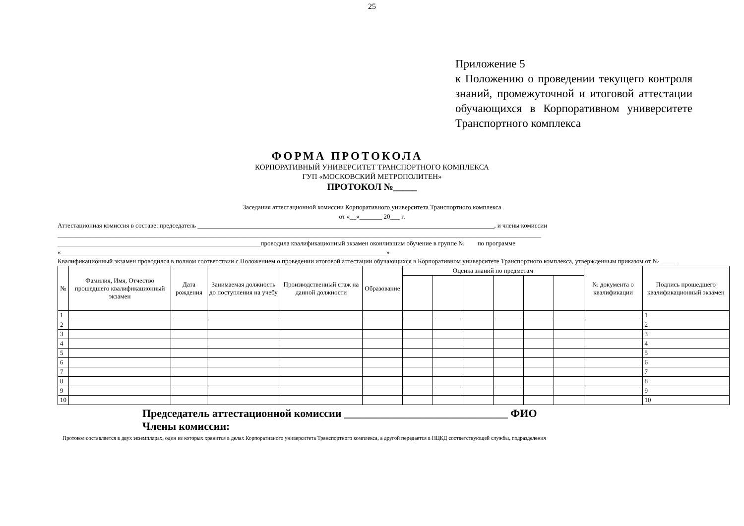25
Приложение 5
к Положению о проведении текущего контроля знаний, промежуточной и итоговой аттестации обучающихся в Корпоративном университете Транспортного комплекса
ФОРМА ПРОТОКОЛА
КОРПОРАТИВНЫЙ УНИВЕРСИТЕТ ТРАНСПОРТНОГО КОМПЛЕКСА
ГУП «МОСКОВСКИЙ МЕТРОПОЛИТЕН»
ПРОТОКОЛ №_____
Заседания аттестационной комиссии Корпоративного университета Транспортного комплекса
от «__»_______ 20___ г.
Аттестационная комиссия в составе: председатель ____________________________________________________________________________________________, и члены комиссии
______________________________________________________________________________________________________________________________________________________
_______________________________________________________________проводила квалификационный экзамен окончившим обучение в группе № по программе
«_____________________________________________________________________________________________________»
Квалификационный экзамен проводился в полном соответствии с Положением о проведении итоговой аттестации обучающихся в Корпоративном университете Транспортного комплекса, утвержденным приказом от №_____
| № | Фамилия, Имя, Отчество прошедшего квалификационный экзамен | Дата рождения | Занимаемая должность до поступления на учебу | Производственный стаж на данной должности | Образование | Оценка знаний по предметам | | | | | | № документа о квалификации | Подпись прошедшего квалификационный экзамен |
| --- | --- | --- | --- | --- | --- | --- | --- | --- | --- | --- | --- | --- | --- |
| 1 | | | | | | | | | | | | | 1 |
| 2 | | | | | | | | | | | | | 2 |
| 3 | | | | | | | | | | | | | 3 |
| 4 | | | | | | | | | | | | | 4 |
| 5 | | | | | | | | | | | | | 5 |
| 6 | | | | | | | | | | | | | 6 |
| 7 | | | | | | | | | | | | | 7 |
| 8 | | | | | | | | | | | | | 8 |
| 9 | | | | | | | | | | | | | 9 |
| 10 | | | | | | | | | | | | | 10 |
Председатель аттестационной комиссии ______________________________ ФИО
Члены комиссии:
Протокол составляется в двух экземплярах, один из которых хранится в делах Корпоративного университета Транспортного комплекса, а другой передается в НЦКД соответствующей службы, подразделения